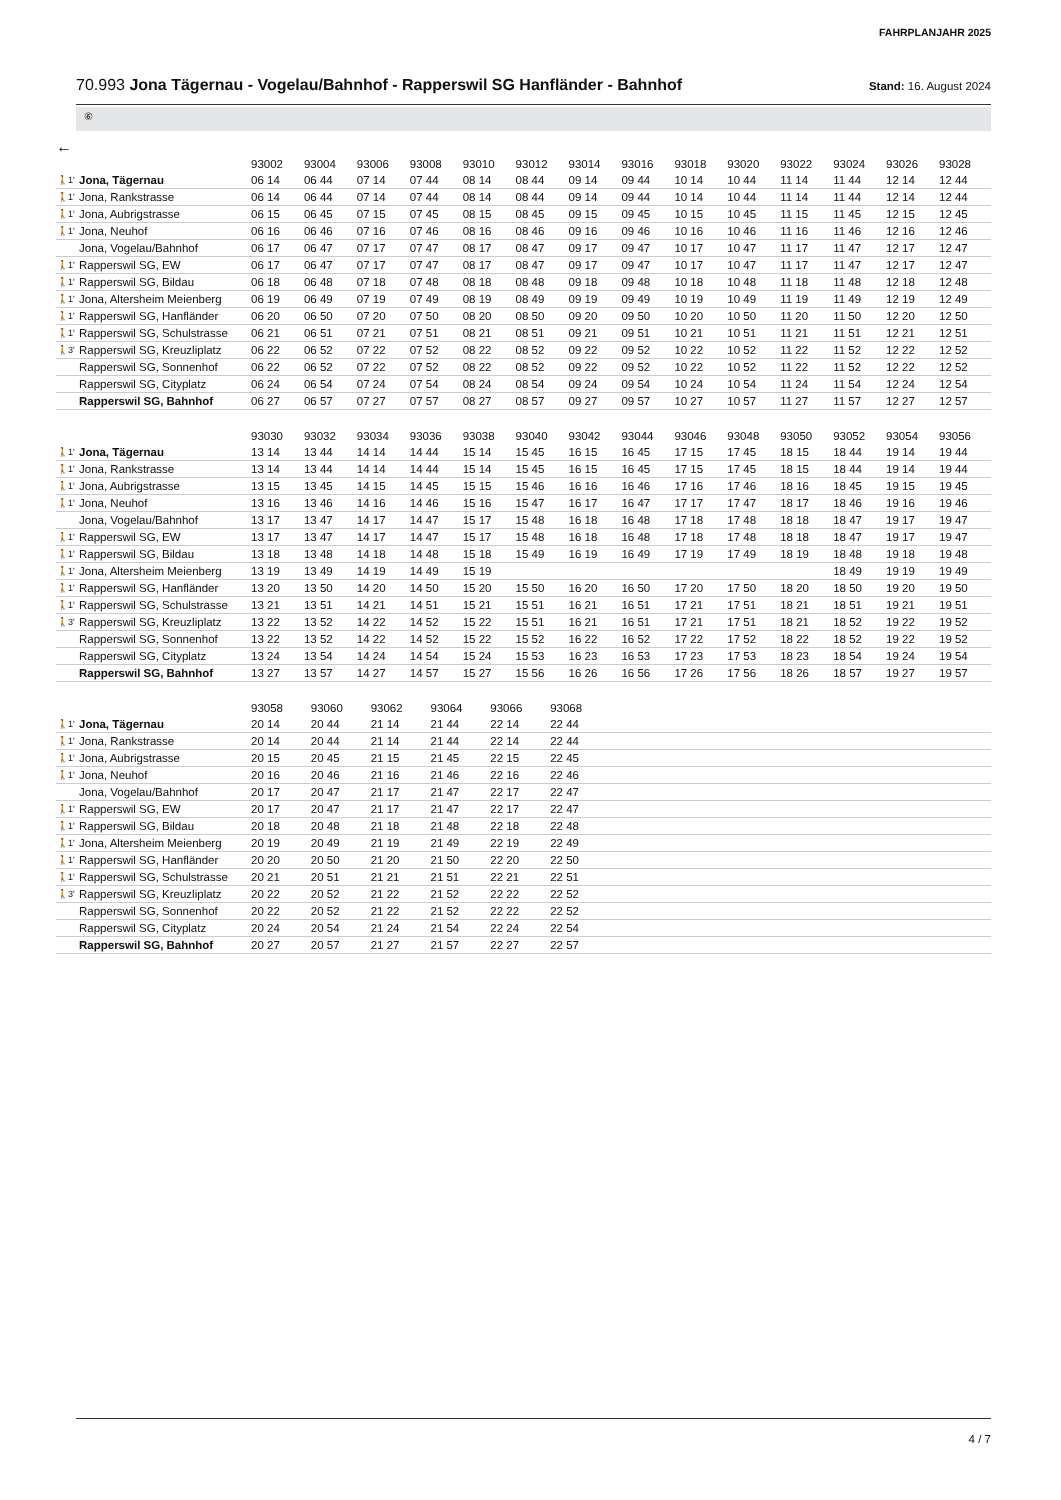FAHRPLANJAHR 2025
70.993 Jona Tägernau - Vogelau/Bahnhof - Rapperswil SG Hanfländer - Bahnhof
Stand: 16. August 2024
⑥
←
| | | 93002 | 93004 | 93006 | 93008 | 93010 | 93012 | 93014 | 93016 | 93018 | 93020 | 93022 | 93024 | 93026 | 93028 |
| --- | --- | --- | --- | --- | --- | --- | --- | --- | --- | --- | --- | --- | --- | --- | --- |
| 🚶1' | Jona, Tägernau | 06 14 | 06 44 | 07 14 | 07 44 | 08 14 | 08 44 | 09 14 | 09 44 | 10 14 | 10 44 | 11 14 | 11 44 | 12 14 | 12 44 |
| 🚶1' | Jona, Rankstrasse | 06 14 | 06 44 | 07 14 | 07 44 | 08 14 | 08 44 | 09 14 | 09 44 | 10 14 | 10 44 | 11 14 | 11 44 | 12 14 | 12 44 |
| 🚶1' | Jona, Aubrigstrasse | 06 15 | 06 45 | 07 15 | 07 45 | 08 15 | 08 45 | 09 15 | 09 45 | 10 15 | 10 45 | 11 15 | 11 45 | 12 15 | 12 45 |
| 🚶1' | Jona, Neuhof | 06 16 | 06 46 | 07 16 | 07 46 | 08 16 | 08 46 | 09 16 | 09 46 | 10 16 | 10 46 | 11 16 | 11 46 | 12 16 | 12 46 |
| | Jona, Vogelau/Bahnhof | 06 17 | 06 47 | 07 17 | 07 47 | 08 17 | 08 47 | 09 17 | 09 47 | 10 17 | 10 47 | 11 17 | 11 47 | 12 17 | 12 47 |
| 🚶1' | Rapperswil SG, EW | 06 17 | 06 47 | 07 17 | 07 47 | 08 17 | 08 47 | 09 17 | 09 47 | 10 17 | 10 47 | 11 17 | 11 47 | 12 17 | 12 47 |
| 🚶1' | Rapperswil SG, Bildau | 06 18 | 06 48 | 07 18 | 07 48 | 08 18 | 08 48 | 09 18 | 09 48 | 10 18 | 10 48 | 11 18 | 11 48 | 12 18 | 12 48 |
| 🚶1' | Jona, Altersheim Meienberg | 06 19 | 06 49 | 07 19 | 07 49 | 08 19 | 08 49 | 09 19 | 09 49 | 10 19 | 10 49 | 11 19 | 11 49 | 12 19 | 12 49 |
| 🚶1' | Rapperswil SG, Hanfländer | 06 20 | 06 50 | 07 20 | 07 50 | 08 20 | 08 50 | 09 20 | 09 50 | 10 20 | 10 50 | 11 20 | 11 50 | 12 20 | 12 50 |
| 🚶1' | Rapperswil SG, Schulstrasse | 06 21 | 06 51 | 07 21 | 07 51 | 08 21 | 08 51 | 09 21 | 09 51 | 10 21 | 10 51 | 11 21 | 11 51 | 12 21 | 12 51 |
| 🚶3' | Rapperswil SG, Kreuzliplatz | 06 22 | 06 52 | 07 22 | 07 52 | 08 22 | 08 52 | 09 22 | 09 52 | 10 22 | 10 52 | 11 22 | 11 52 | 12 22 | 12 52 |
| | Rapperswil SG, Sonnenhof | 06 22 | 06 52 | 07 22 | 07 52 | 08 22 | 08 52 | 09 22 | 09 52 | 10 22 | 10 52 | 11 22 | 11 52 | 12 22 | 12 52 |
| | Rapperswil SG, Cityplatz | 06 24 | 06 54 | 07 24 | 07 54 | 08 24 | 08 54 | 09 24 | 09 54 | 10 24 | 10 54 | 11 24 | 11 54 | 12 24 | 12 54 |
| | Rapperswil SG, Bahnhof | 06 27 | 06 57 | 07 27 | 07 57 | 08 27 | 08 57 | 09 27 | 09 57 | 10 27 | 10 57 | 11 27 | 11 57 | 12 27 | 12 57 |
| | | 93030 | 93032 | 93034 | 93036 | 93038 | 93040 | 93042 | 93044 | 93046 | 93048 | 93050 | 93052 | 93054 | 93056 |
| --- | --- | --- | --- | --- | --- | --- | --- | --- | --- | --- | --- | --- | --- | --- | --- |
| 🚶1' | Jona, Tägernau | 13 14 | 13 44 | 14 14 | 14 44 | 15 14 | 15 45 | 16 15 | 16 45 | 17 15 | 17 45 | 18 15 | 18 44 | 19 14 | 19 44 |
| 🚶1' | Jona, Rankstrasse | 13 14 | 13 44 | 14 14 | 14 44 | 15 14 | 15 45 | 16 15 | 16 45 | 17 15 | 17 45 | 18 15 | 18 44 | 19 14 | 19 44 |
| 🚶1' | Jona, Aubrigstrasse | 13 15 | 13 45 | 14 15 | 14 45 | 15 15 | 15 46 | 16 16 | 16 46 | 17 16 | 17 46 | 18 16 | 18 45 | 19 15 | 19 45 |
| 🚶1' | Jona, Neuhof | 13 16 | 13 46 | 14 16 | 14 46 | 15 16 | 15 47 | 16 17 | 16 47 | 17 17 | 17 47 | 18 17 | 18 46 | 19 16 | 19 46 |
| | Jona, Vogelau/Bahnhof | 13 17 | 13 47 | 14 17 | 14 47 | 15 17 | 15 48 | 16 18 | 16 48 | 17 18 | 17 48 | 18 18 | 18 47 | 19 17 | 19 47 |
| 🚶1' | Rapperswil SG, EW | 13 17 | 13 47 | 14 17 | 14 47 | 15 17 | 15 48 | 16 18 | 16 48 | 17 18 | 17 48 | 18 18 | 18 47 | 19 17 | 19 47 |
| 🚶1' | Rapperswil SG, Bildau | 13 18 | 13 48 | 14 18 | 14 48 | 15 18 | 15 49 | 16 19 | 16 49 | 17 19 | 17 49 | 18 19 | 18 48 | 19 18 | 19 48 |
| 🚶1' | Jona, Altersheim Meienberg | 13 19 | 13 49 | 14 19 | 14 49 | 15 19 | | | | | | | 18 49 | 19 19 | 19 49 |
| 🚶1' | Rapperswil SG, Hanfländer | 13 20 | 13 50 | 14 20 | 14 50 | 15 20 | 15 50 | 16 20 | 16 50 | 17 20 | 17 50 | 18 20 | 18 50 | 19 20 | 19 50 |
| 🚶1' | Rapperswil SG, Schulstrasse | 13 21 | 13 51 | 14 21 | 14 51 | 15 21 | 15 51 | 16 21 | 16 51 | 17 21 | 17 51 | 18 21 | 18 51 | 19 21 | 19 51 |
| 🚶3' | Rapperswil SG, Kreuzliplatz | 13 22 | 13 52 | 14 22 | 14 52 | 15 22 | 15 51 | 16 21 | 16 51 | 17 21 | 17 51 | 18 21 | 18 52 | 19 22 | 19 52 |
| | Rapperswil SG, Sonnenhof | 13 22 | 13 52 | 14 22 | 14 52 | 15 22 | 15 52 | 16 22 | 16 52 | 17 22 | 17 52 | 18 22 | 18 52 | 19 22 | 19 52 |
| | Rapperswil SG, Cityplatz | 13 24 | 13 54 | 14 24 | 14 54 | 15 24 | 15 53 | 16 23 | 16 53 | 17 23 | 17 53 | 18 23 | 18 54 | 19 24 | 19 54 |
| | Rapperswil SG, Bahnhof | 13 27 | 13 57 | 14 27 | 14 57 | 15 27 | 15 56 | 16 26 | 16 56 | 17 26 | 17 56 | 18 26 | 18 57 | 19 27 | 19 57 |
| | | 93058 | 93060 | 93062 | 93064 | 93066 | 93068 | |
| --- | --- | --- | --- | --- | --- | --- | --- | --- |
| 🚶1' | Jona, Tägernau | 20 14 | 20 44 | 21 14 | 21 44 | 22 14 | 22 44 | |
| 🚶1' | Jona, Rankstrasse | 20 14 | 20 44 | 21 14 | 21 44 | 22 14 | 22 44 | |
| 🚶1' | Jona, Aubrigstrasse | 20 15 | 20 45 | 21 15 | 21 45 | 22 15 | 22 45 | |
| 🚶1' | Jona, Neuhof | 20 16 | 20 46 | 21 16 | 21 46 | 22 16 | 22 46 | |
| | Jona, Vogelau/Bahnhof | 20 17 | 20 47 | 21 17 | 21 47 | 22 17 | 22 47 | |
| 🚶1' | Rapperswil SG, EW | 20 17 | 20 47 | 21 17 | 21 47 | 22 17 | 22 47 | |
| 🚶1' | Rapperswil SG, Bildau | 20 18 | 20 48 | 21 18 | 21 48 | 22 18 | 22 48 | |
| 🚶1' | Jona, Altersheim Meienberg | 20 19 | 20 49 | 21 19 | 21 49 | 22 19 | 22 49 | |
| 🚶1' | Rapperswil SG, Hanfländer | 20 20 | 20 50 | 21 20 | 21 50 | 22 20 | 22 50 | |
| 🚶1' | Rapperswil SG, Schulstrasse | 20 21 | 20 51 | 21 21 | 21 51 | 22 21 | 22 51 | |
| 🚶3' | Rapperswil SG, Kreuzliplatz | 20 22 | 20 52 | 21 22 | 21 52 | 22 22 | 22 52 | |
| | Rapperswil SG, Sonnenhof | 20 22 | 20 52 | 21 22 | 21 52 | 22 22 | 22 52 | |
| | Rapperswil SG, Cityplatz | 20 24 | 20 54 | 21 24 | 21 54 | 22 24 | 22 54 | |
| | Rapperswil SG, Bahnhof | 20 27 | 20 57 | 21 27 | 21 57 | 22 27 | 22 57 | |
4 / 7